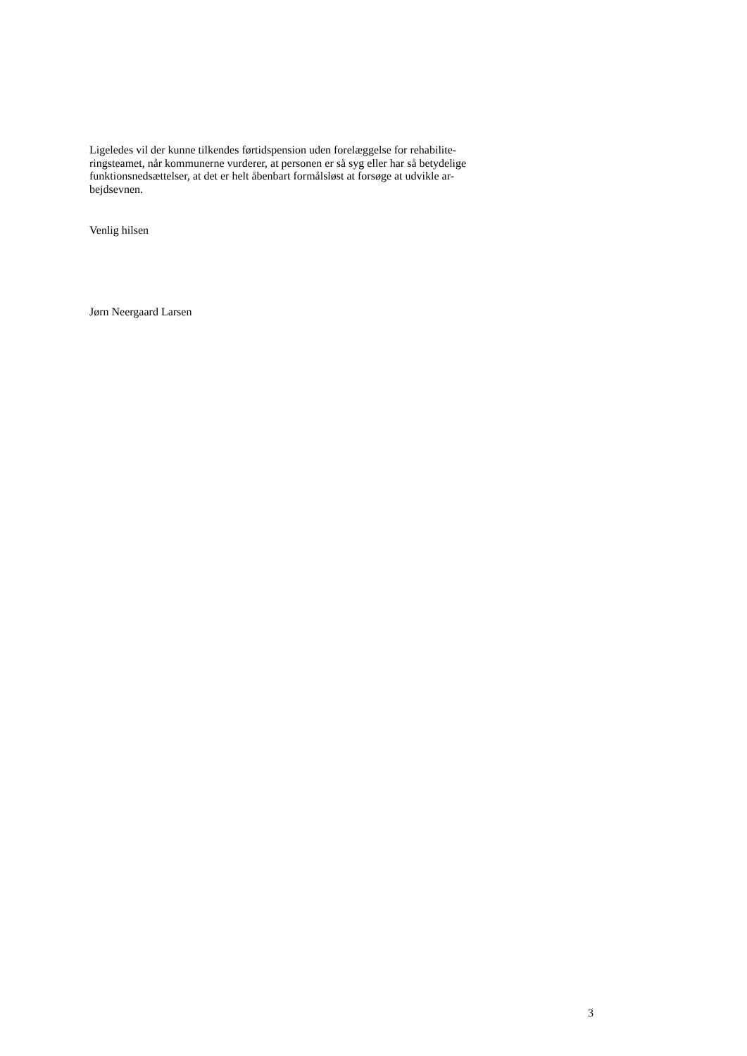Ligeledes vil der kunne tilkendes førtidspension uden forelæggelse for rehabilite-
ringsteamet, når kommunerne vurderer, at personen er så syg eller har så betydelige
funktionsnedsættelser, at det er helt åbenbart formålsløst at forsøge at udvikle ar-
bejdsevnen.
Venlig hilsen
Jørn Neergaard Larsen
3